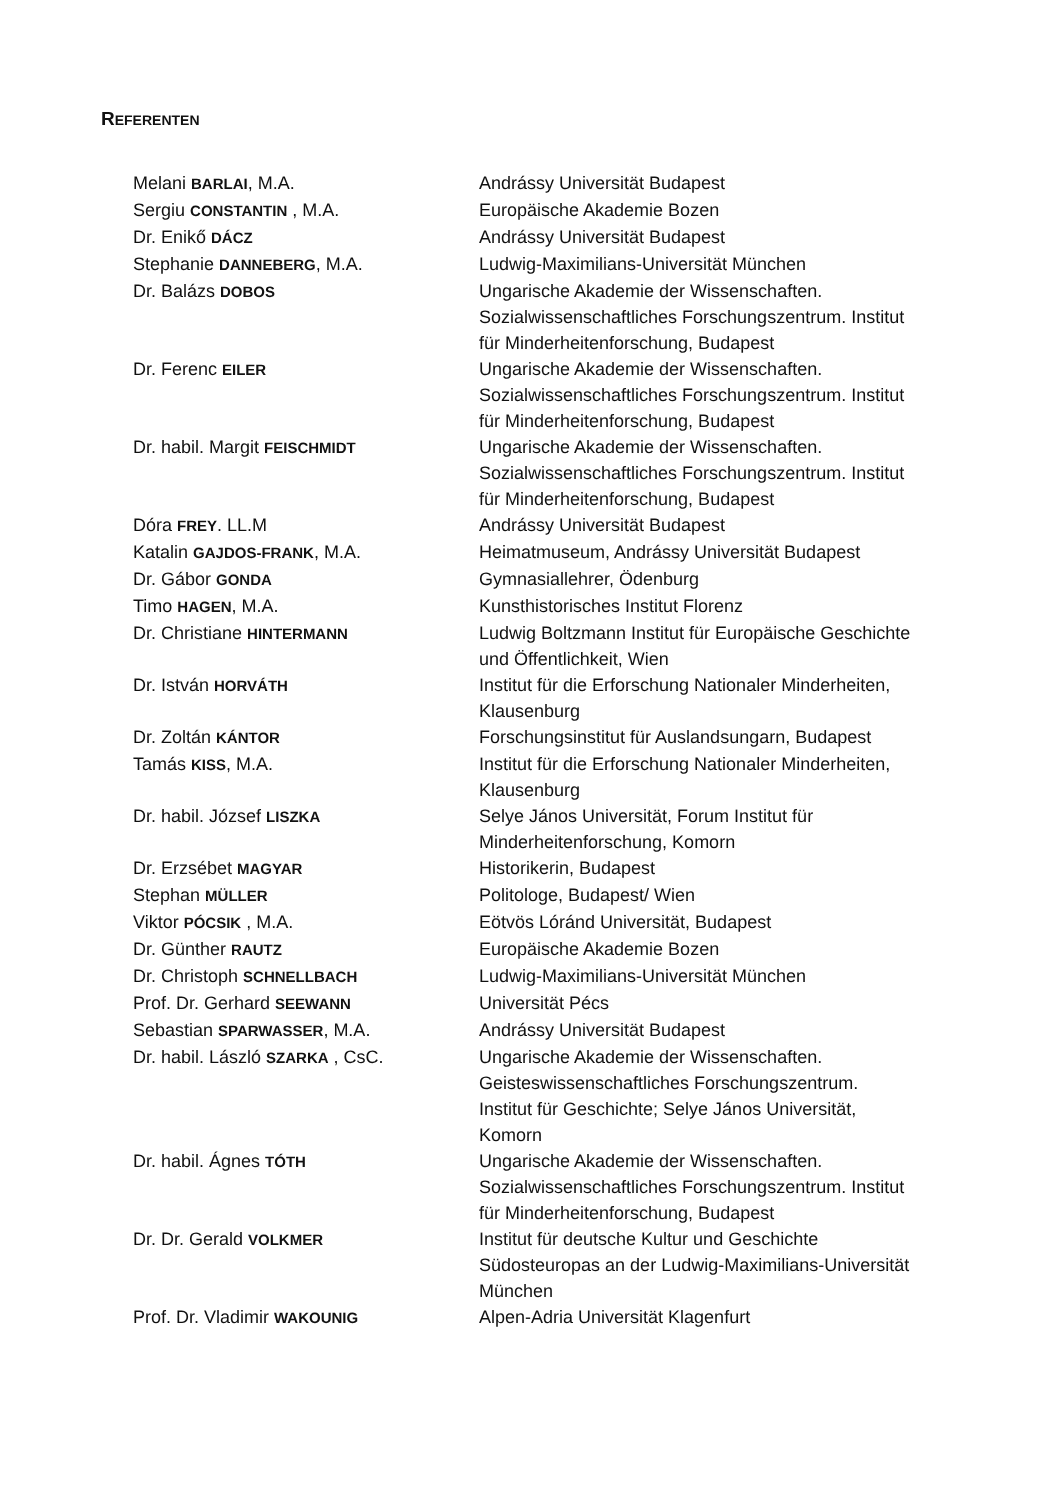REFERENTEN
| Melani BARLAI , M.A. | Andrássy Universität Budapest |
| Sergiu CONSTANTIN , M.A. | Europäische Akademie Bozen |
| Dr. Enikő DÁCZ | Andrássy Universität Budapest |
| Stephanie DANNEBERG , M.A. | Ludwig-Maximilians-Universität München |
| Dr. Balázs DOBOS | Ungarische Akademie der Wissenschaften. Sozialwissenschaftliches Forschungszentrum. Institut für Minderheitenforschung, Budapest |
| Dr. Ferenc EILER | Ungarische Akademie der Wissenschaften. Sozialwissenschaftliches Forschungszentrum. Institut für Minderheitenforschung, Budapest |
| Dr. habil. Margit FEISCHMIDT | Ungarische Akademie der Wissenschaften. Sozialwissenschaftliches Forschungszentrum. Institut für Minderheitenforschung, Budapest |
| Dóra FREY . LL.M | Andrássy Universität Budapest |
| Katalin GAJDOS-FRANK , M.A. | Heimatmuseum, Andrássy Universität Budapest |
| Dr. Gábor GONDA | Gymnasiallehrer, Ödenburg |
| Timo HAGEN , M.A. | Kunsthistorisches Institut Florenz |
| Dr. Christiane HINTERMANN | Ludwig Boltzmann Institut für Europäische Geschichte und Öffentlichkeit, Wien |
| Dr. István HORVÁTH | Institut für die Erforschung Nationaler Minderheiten, Klausenburg |
| Dr. Zoltán KÁNTOR | Forschungsinstitut für Auslandsungarn, Budapest |
| Tamás KISS , M.A. | Institut für die Erforschung Nationaler Minderheiten, Klausenburg |
| Dr. habil. József LISZKA | Selye János Universität, Forum Institut für Minderheitenforschung, Komorn |
| Dr. Erzsébet MAGYAR | Historikerin, Budapest |
| Stephan MÜLLER | Politologe, Budapest/ Wien |
| Viktor PÓCSIK , M.A. | Eötvös Lóránd Universität, Budapest |
| Dr. Günther RAUTZ | Europäische Akademie Bozen |
| Dr. Christoph SCHNELLBACH | Ludwig-Maximilians-Universität München |
| Prof. Dr. Gerhard SEEWANN | Universität Pécs |
| Sebastian SPARWASSER , M.A. | Andrássy Universität Budapest |
| Dr. habil. László SZARKA , CsC. | Ungarische Akademie der Wissenschaften. Geisteswissenschaftliches Forschungszentrum. Institut für Geschichte; Selye János Universität, Komorn |
| Dr. habil. Ágnes TÓTH | Ungarische Akademie der Wissenschaften. Sozialwissenschaftliches Forschungszentrum. Institut für Minderheitenforschung, Budapest |
| Dr. Dr. Gerald VOLKMER | Institut für deutsche Kultur und Geschichte Südosteuropas an der Ludwig-Maximilians-Universität München |
| Prof. Dr. Vladimir WAKOUNIG | Alpen-Adria Universität Klagenfurt |